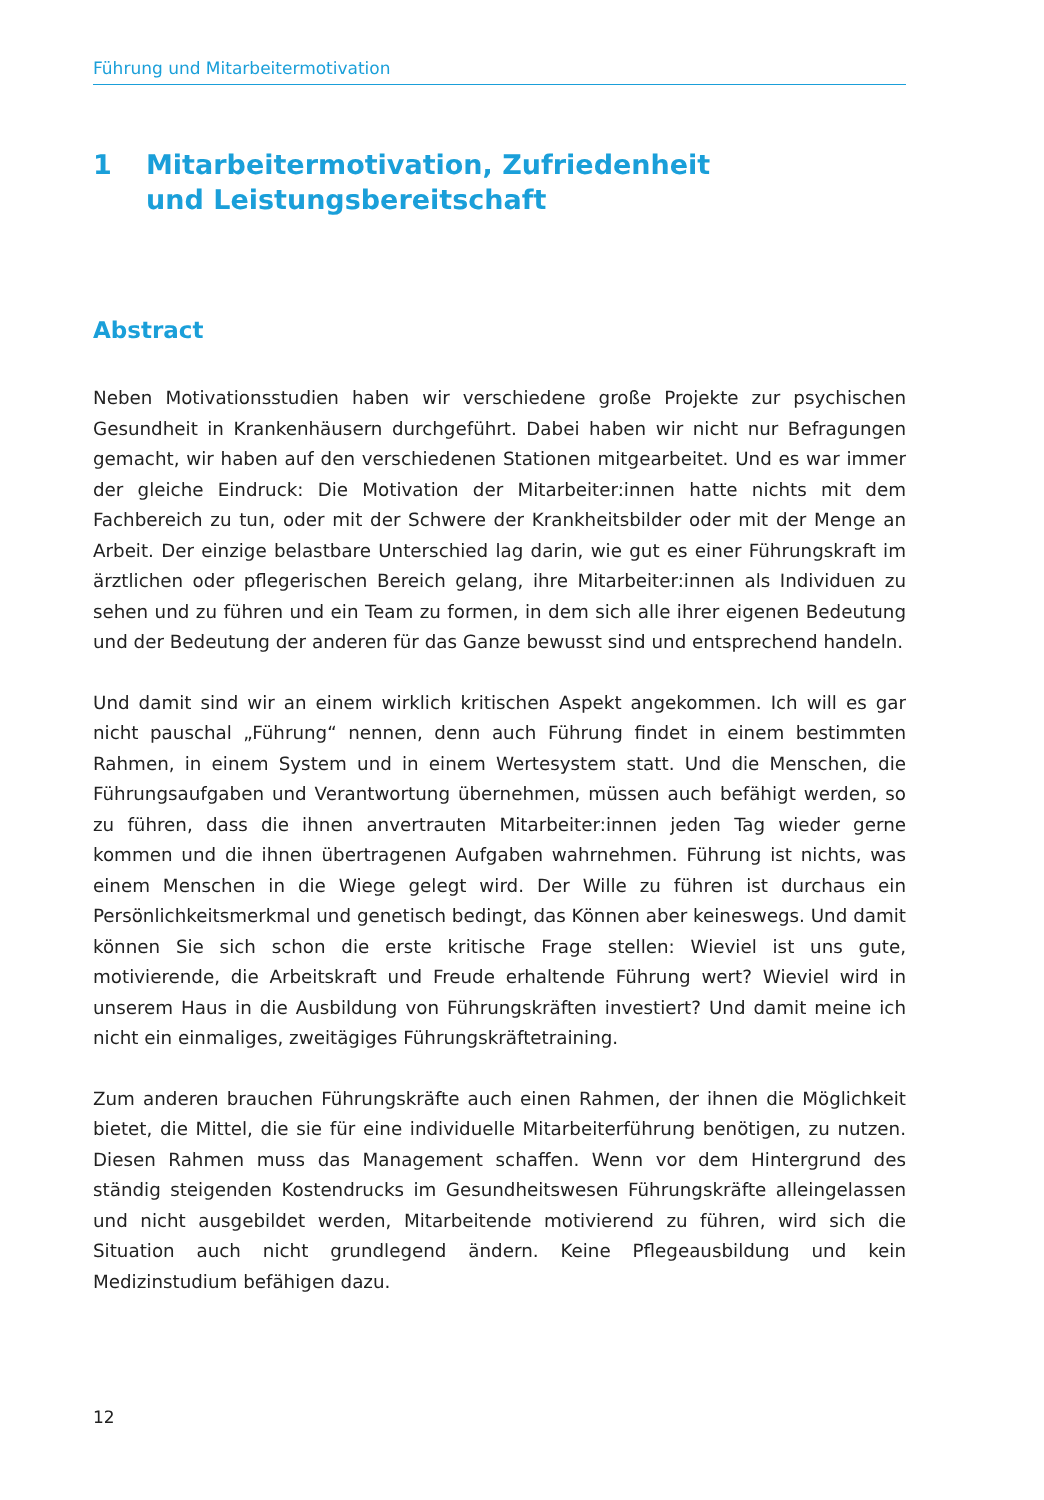Führung und Mitarbeitermotivation
1 Mitarbeitermotivation, Zufriedenheit
und Leistungsbereitschaft
Abstract
Neben Motivationsstudien haben wir verschiedene große Projekte zur psychischen Gesundheit in Krankenhäusern durchgeführt. Dabei haben wir nicht nur Befragungen gemacht, wir haben auf den verschiedenen Stationen mitgearbeitet. Und es war immer der gleiche Eindruck: Die Motivation der Mitarbeiter:innen hatte nichts mit dem Fachbereich zu tun, oder mit der Schwere der Krankheitsbilder oder mit der Menge an Arbeit. Der einzige belastbare Unterschied lag darin, wie gut es einer Führungskraft im ärztlichen oder pflegerischen Bereich gelang, ihre Mitarbeiter:innen als Individuen zu sehen und zu führen und ein Team zu formen, in dem sich alle ihrer eigenen Bedeutung und der Bedeutung der anderen für das Ganze bewusst sind und entsprechend handeln.
Und damit sind wir an einem wirklich kritischen Aspekt angekommen. Ich will es gar nicht pauschal „Führung“ nennen, denn auch Führung findet in einem bestimmten Rahmen, in einem System und in einem Wertesystem statt. Und die Menschen, die Führungsaufgaben und Verantwortung übernehmen, müssen auch befähigt werden, so zu führen, dass die ihnen anvertrauten Mitarbeiter:innen jeden Tag wieder gerne kommen und die ihnen übertragenen Aufgaben wahrnehmen. Führung ist nichts, was einem Menschen in die Wiege gelegt wird. Der Wille zu führen ist durchaus ein Persönlichkeitsmerkmal und genetisch bedingt, das Können aber keineswegs. Und damit können Sie sich schon die erste kritische Frage stellen: Wieviel ist uns gute, motivierende, die Arbeitskraft und Freude erhaltende Führung wert? Wieviel wird in unserem Haus in die Ausbildung von Führungskräften investiert? Und damit meine ich nicht ein einmaliges, zweitägiges Führungskräftetraining.
Zum anderen brauchen Führungskräfte auch einen Rahmen, der ihnen die Möglichkeit bietet, die Mittel, die sie für eine individuelle Mitarbeiterführung benötigen, zu nutzen. Diesen Rahmen muss das Management schaffen. Wenn vor dem Hintergrund des ständig steigenden Kostendrucks im Gesundheitswesen Führungskräfte alleingelassen und nicht ausgebildet werden, Mitarbeitende motivierend zu führen, wird sich die Situation auch nicht grundlegend ändern. Keine Pflegeausbildung und kein Medizinstudium befähigen dazu.
12